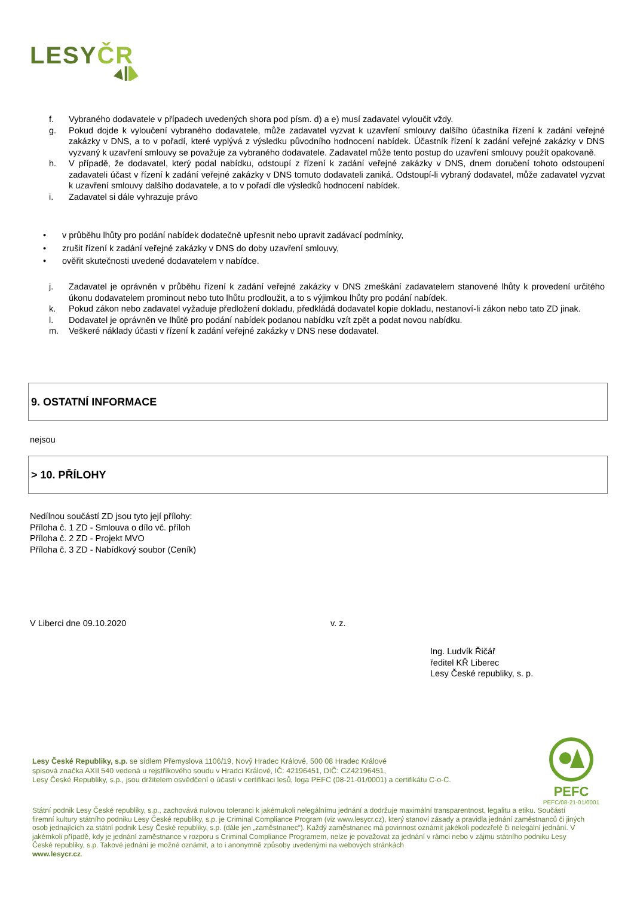LESYČR
f. Vybraného dodavatele v případech uvedených shora pod písm. d) a e) musí zadavatel vyloučit vždy.
g. Pokud dojde k vyloučení vybraného dodavatele, může zadavatel vyzvat k uzavření smlouvy dalšího účastníka řízení k zadání veřejné zakázky v DNS, a to v pořadí, které vyplývá z výsledku původního hodnocení nabídek. Účastník řízení k zadání veřejné zakázky v DNS vyzvaný k uzavření smlouvy se považuje za vybraného dodavatele. Zadavatel může tento postup do uzavření smlouvy použít opakovaně.
h. V případě, že dodavatel, který podal nabídku, odstoupí z řízení k zadání veřejné zakázky v DNS, dnem doručení tohoto odstoupení zadavateli účast v řízení k zadání veřejné zakázky v DNS tomuto dodavateli zaniká. Odstoupí-li vybraný dodavatel, může zadavatel vyzvat k uzavření smlouvy dalšího dodavatele, a to v pořadí dle výsledků hodnocení nabídek.
i. Zadavatel si dále vyhrazuje právo
• v průběhu lhůty pro podání nabídek dodatečně upřesnit nebo upravit zadávací podmínky,
• zrušit řízení k zadání veřejné zakázky v DNS do doby uzavření smlouvy,
• ověřit skutečnosti uvedené dodavatelem v nabídce.
j. Zadavatel je oprávněn v průběhu řízení k zadání veřejné zakázky v DNS zmeškání zadavatelem stanovené lhůty k provedení určitého úkonu dodavatelem prominout nebo tuto lhůtu prodloužit, a to s výjimkou lhůty pro podání nabídek.
k. Pokud zákon nebo zadavatel vyžaduje předložení dokladu, předkládá dodavatel kopie dokladu, nestanoví-li zákon nebo tato ZD jinak.
l. Dodavatel je oprávněn ve lhůtě pro podání nabídek podanou nabídku vzít zpět a podat novou nabídku.
m. Veškeré náklady účasti v řízení k zadání veřejné zakázky v DNS nese dodavatel.
9. OSTATNÍ INFORMACE
nejsou
> 10. PŘÍLOHY
Nedílnou součástí ZD jsou tyto její přílohy:
Příloha č. 1 ZD - Smlouva o dílo vč. příloh
Příloha č. 2 ZD - Projekt MVO
Příloha č. 3 ZD - Nabídkový soubor (Ceník)
V Liberci dne 09.10.2020 v. z.
Ing. Ludvík Řičář
ředitel KŘ Liberec
Lesy České republiky, s. p.
Lesy České Republiky, s.p. se sídlem Přemyslova 1106/19, Nový Hradec Králové, 500 08 Hradec Králové
spisová značka AXII 540 vedená u rejstříkového soudu v Hradci Králové, IČ: 42196451, DIČ: CZ42196451,
Lesy České Republiky, s.p., jsou držitelem osvědčení o účasti v certifikaci lesů, loga PEFC (08-21-01/0001) a certifikátu C-o-C.
PEFC
PEFC/08-21-01/0001
Státní podnik Lesy České republiky, s.p., zachovává nulovou toleranci k jakémukoli nelegálnímu jednání a dodržuje maximální transparentnost, legalitu a etiku. Součástí firemní kultury státního podniku Lesy České republiky, s.p. je Criminal Compliance Program (viz www.lesycr.cz), který stanoví zásady a pravidla jednání zaměstnanců či jiných osob jednajících za státní podnik Lesy České republiky, s.p. (dále jen „zaměstnanec“). Každý zaměstnanec má povinnost oznámit jakékoli podezřelé či nelegální jednání. V jakémkoli případě, kdy je jednání zaměstnance v rozporu s Criminal Compliance Programem, nelze je považovat za jednání v rámci nebo v zájmu státního podniku Lesy České republiky, s.p. Takové jednání je možné oznámit, a to i anonymně způsoby uvedenými na webových stránkách
www.lesycr.cz.